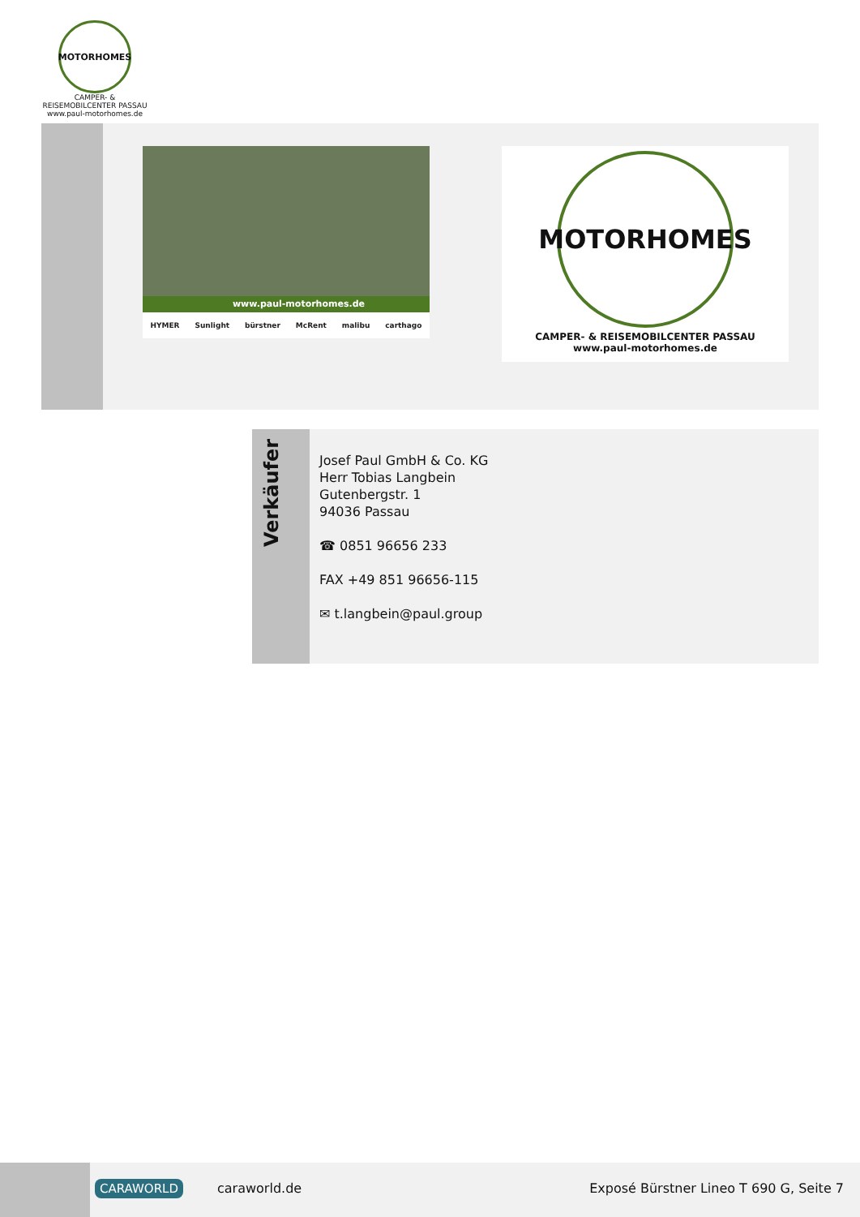MOTORHOMES
CAMPER- & REISEMOBILCENTER PASSAU
www.paul-motorhomes.de
www.paul-motorhomes.de
HYMER Sunlight bürstner McRent malibu carthago
MOTORHOMES
CAMPER- & REISEMOBILCENTER PASSAU
www.paul-motorhomes.de
Verkäufer
Josef Paul GmbH & Co. KG
Herr Tobias Langbein
Gutenbergstr. 1
94036 Passau
☎ 0851 96656 233
FAX +49 851 96656-115
✉ t.langbein@paul.group
CARAWORLD caraworld.de
Exposé Bürstner Lineo T 690 G, Seite 7